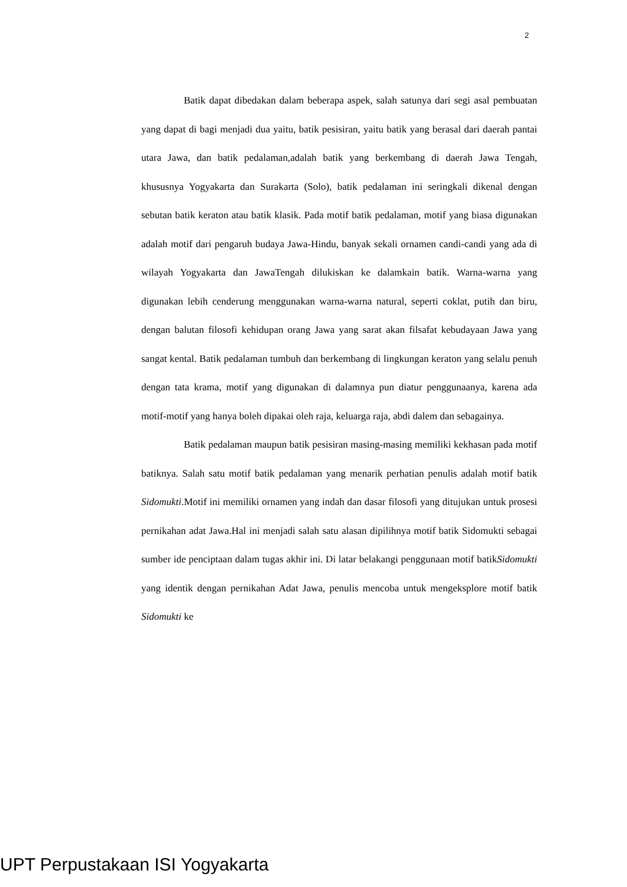2
Batik dapat dibedakan dalam beberapa aspek, salah satunya dari segi asal pembuatan yang dapat di bagi menjadi dua yaitu, batik pesisiran, yaitu batik yang berasal dari daerah pantai utara Jawa, dan batik pedalaman,adalah batik yang berkembang di daerah Jawa Tengah, khususnya Yogyakarta dan Surakarta (Solo), batik pedalaman ini seringkali dikenal dengan sebutan batik keraton atau batik klasik. Pada motif batik pedalaman, motif yang biasa digunakan adalah motif dari pengaruh budaya Jawa-Hindu, banyak sekali ornamen candi-candi yang ada di wilayah Yogyakarta dan JawaTengah dilukiskan ke dalamkain batik. Warna-warna yang digunakan lebih cenderung menggunakan warna-warna natural, seperti coklat, putih dan biru, dengan balutan filosofi kehidupan orang Jawa yang sarat akan filsafat kebudayaan Jawa yang sangat kental. Batik pedalaman tumbuh dan berkembang di lingkungan keraton yang selalu penuh dengan tata krama, motif yang digunakan di dalamnya pun diatur penggunaanya, karena ada motif-motif yang hanya boleh dipakai oleh raja, keluarga raja, abdi dalem dan sebagainya.
Batik pedalaman maupun batik pesisiran masing-masing memiliki kekhasan pada motif batiknya. Salah satu motif batik pedalaman yang menarik perhatian penulis adalah motif batik Sidomukti.Motif ini memiliki ornamen yang indah dan dasar filosofi yang ditujukan untuk prosesi pernikahan adat Jawa.Hal ini menjadi salah satu alasan dipilihnya motif batik Sidomukti sebagai sumber ide penciptaan dalam tugas akhir ini. Di latar belakangi penggunaan motif batikSidomukti yang identik dengan pernikahan Adat Jawa, penulis mencoba untuk mengeksplore motif batik Sidomukti ke
UPT Perpustakaan ISI Yogyakarta